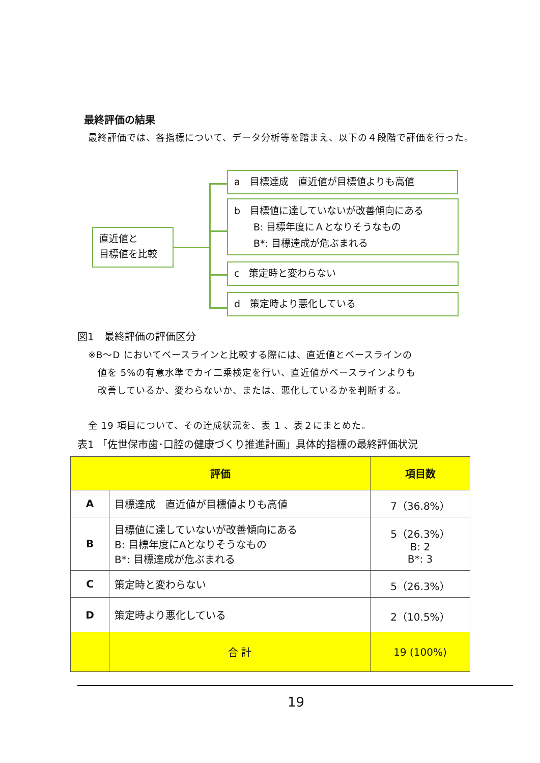最終評価の結果
最終評価では、各指標について、データ分析等を踏まえ、以下の４段階で評価を行った。
直近値と
目標値を比較
a　目標達成　直近値が目標値よりも高値
b　目標値に達していないが改善傾向にある
　　B: 目標年度にＡとなりそうなもの
　　B*: 目標達成が危ぶまれる
c　策定時と変わらない
d　策定時より悪化している
図1　最終評価の評価区分
※B～D においてベースラインと比較する際には、直近値とベースラインの
　値を 5%の有意水準でカイ二乗検定を行い、直近値がベースラインよりも
　改善しているか、変わらないか、または、悪化しているかを判断する。
全 19 項目について、その達成状況を、表 1 、表２にまとめた。
表1 「佐世保市歯･口腔の健康づくり推進計画」具体的指標の最終評価状況
| 評価 | | 項目数 |
| --- | --- | --- |
| A | 目標達成 直近値が目標値よりも高値 | 7（36.8%） |
| B | 目標値に達していないが改善傾向にある B: 目標年度にAとなりそうなもの B*: 目標達成が危ぶまれる | 5（26.3%） B: 2 B*: 3 |
| C | 策定時と変わらない | 5（26.3%） |
| D | 策定時より悪化している | 2（10.5%） |
| | 合 計 | 19 (100%) |
19